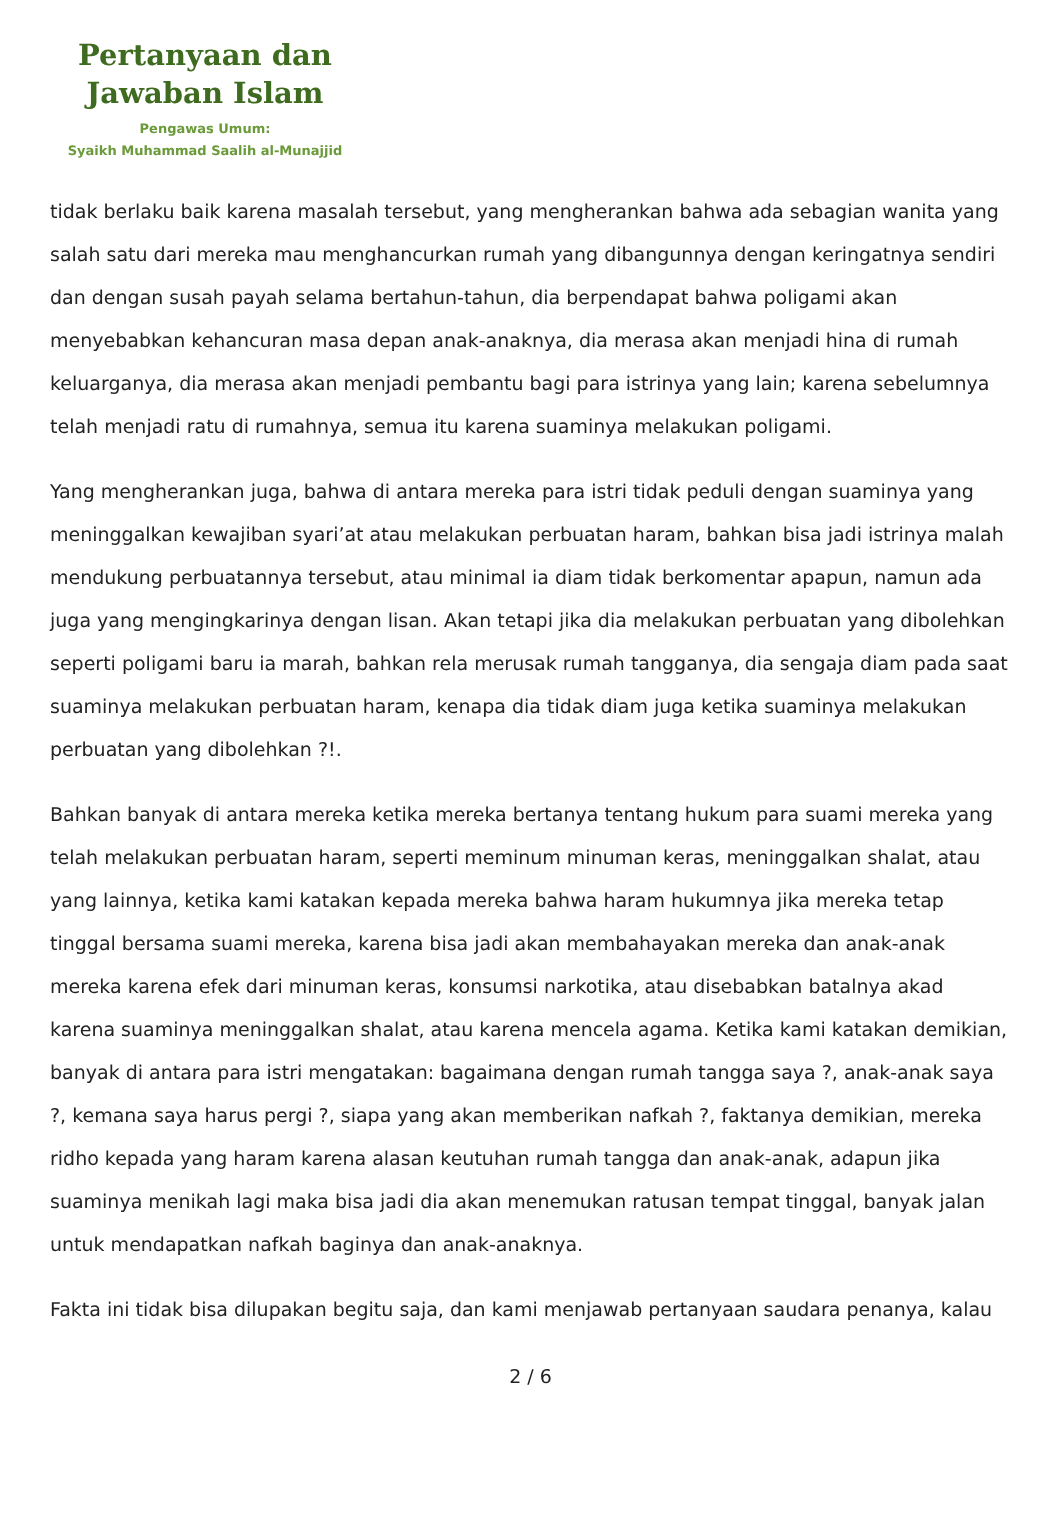Pertanyaan dan
Jawaban Islam
Pengawas Umum:
Syaikh Muhammad Saalih al-Munajjid
tidak berlaku baik karena masalah tersebut, yang mengherankan bahwa ada sebagian wanita yang salah satu dari mereka mau menghancurkan rumah yang dibangunnya dengan keringatnya sendiri dan dengan susah payah selama bertahun-tahun, dia berpendapat bahwa poligami akan menyebabkan kehancuran masa depan anak-anaknya, dia merasa akan menjadi hina di rumah keluarganya, dia merasa akan menjadi pembantu bagi para istrinya yang lain; karena sebelumnya telah menjadi ratu di rumahnya, semua itu karena suaminya melakukan poligami.
Yang mengherankan juga, bahwa di antara mereka para istri tidak peduli dengan suaminya yang meninggalkan kewajiban syari’at atau melakukan perbuatan haram, bahkan bisa jadi istrinya malah mendukung perbuatannya tersebut, atau minimal ia diam tidak berkomentar apapun, namun ada juga yang mengingkarinya dengan lisan. Akan tetapi jika dia melakukan perbuatan yang dibolehkan seperti poligami baru ia marah, bahkan rela merusak rumah tangganya, dia sengaja diam pada saat suaminya melakukan perbuatan haram, kenapa dia tidak diam juga ketika suaminya melakukan perbuatan yang dibolehkan ?!.
Bahkan banyak di antara mereka ketika mereka bertanya tentang hukum para suami mereka yang telah melakukan perbuatan haram, seperti meminum minuman keras, meninggalkan shalat, atau yang lainnya, ketika kami katakan kepada mereka bahwa haram hukumnya jika mereka tetap tinggal bersama suami mereka, karena bisa jadi akan membahayakan mereka dan anak-anak mereka karena efek dari minuman keras, konsumsi narkotika, atau disebabkan batalnya akad karena suaminya meninggalkan shalat, atau karena mencela agama. Ketika kami katakan demikian, banyak di antara para istri mengatakan: bagaimana dengan rumah tangga saya ?, anak-anak saya ?, kemana saya harus pergi ?, siapa yang akan memberikan nafkah ?, faktanya demikian, mereka ridho kepada yang haram karena alasan keutuhan rumah tangga dan anak-anak, adapun jika suaminya menikah lagi maka bisa jadi dia akan menemukan ratusan tempat tinggal, banyak jalan untuk mendapatkan nafkah baginya dan anak-anaknya.
Fakta ini tidak bisa dilupakan begitu saja, dan kami menjawab pertanyaan saudara penanya, kalau
2 / 6